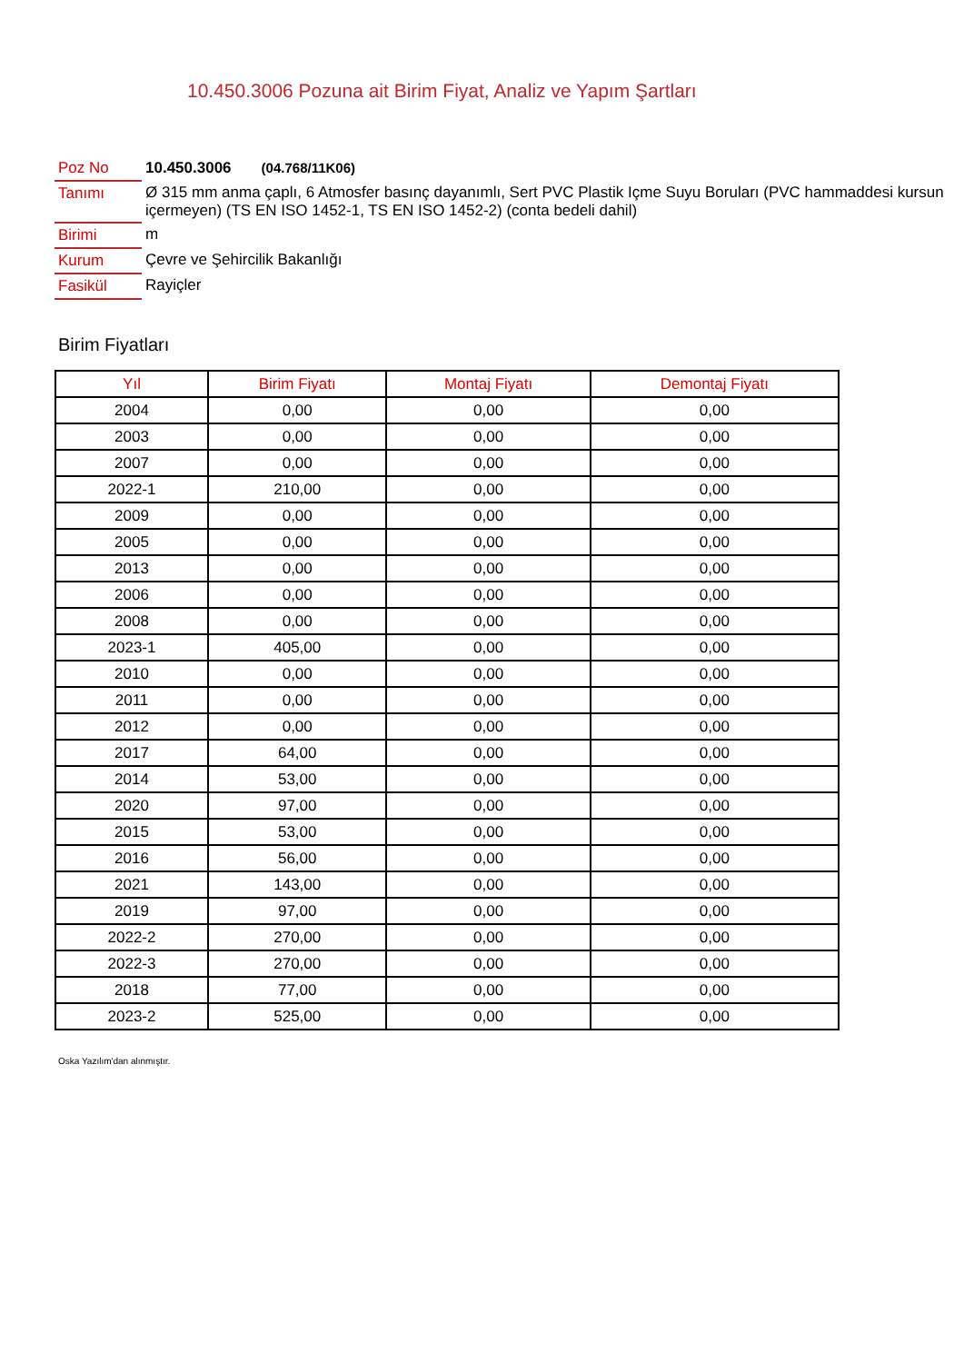10.450.3006 Pozuna ait Birim Fiyat, Analiz ve Yapım Şartları
| Poz No | 10.450.3006 (04.768/11K06) |
| Tanımı | Ø 315 mm anma çaplı, 6 Atmosfer basınç dayanımlı, Sert PVC Plastik Içme Suyu Boruları (PVC hammaddesi kursun içermeyen) (TS EN ISO 1452-1, TS EN ISO 1452-2) (conta bedeli dahil) |
| Birimi | m |
| Kurum | Çevre ve Şehircilik Bakanlığı |
| Fasikül | Rayiçler |
Birim Fiyatları
| Yıl | Birim Fiyatı | Montaj Fiyatı | Demontaj Fiyatı |
| --- | --- | --- | --- |
| 2004 | 0,00 | 0,00 | 0,00 |
| 2003 | 0,00 | 0,00 | 0,00 |
| 2007 | 0,00 | 0,00 | 0,00 |
| 2022-1 | 210,00 | 0,00 | 0,00 |
| 2009 | 0,00 | 0,00 | 0,00 |
| 2005 | 0,00 | 0,00 | 0,00 |
| 2013 | 0,00 | 0,00 | 0,00 |
| 2006 | 0,00 | 0,00 | 0,00 |
| 2008 | 0,00 | 0,00 | 0,00 |
| 2023-1 | 405,00 | 0,00 | 0,00 |
| 2010 | 0,00 | 0,00 | 0,00 |
| 2011 | 0,00 | 0,00 | 0,00 |
| 2012 | 0,00 | 0,00 | 0,00 |
| 2017 | 64,00 | 0,00 | 0,00 |
| 2014 | 53,00 | 0,00 | 0,00 |
| 2020 | 97,00 | 0,00 | 0,00 |
| 2015 | 53,00 | 0,00 | 0,00 |
| 2016 | 56,00 | 0,00 | 0,00 |
| 2021 | 143,00 | 0,00 | 0,00 |
| 2019 | 97,00 | 0,00 | 0,00 |
| 2022-2 | 270,00 | 0,00 | 0,00 |
| 2022-3 | 270,00 | 0,00 | 0,00 |
| 2018 | 77,00 | 0,00 | 0,00 |
| 2023-2 | 525,00 | 0,00 | 0,00 |
Oska Yazılım'dan alınmıştır.